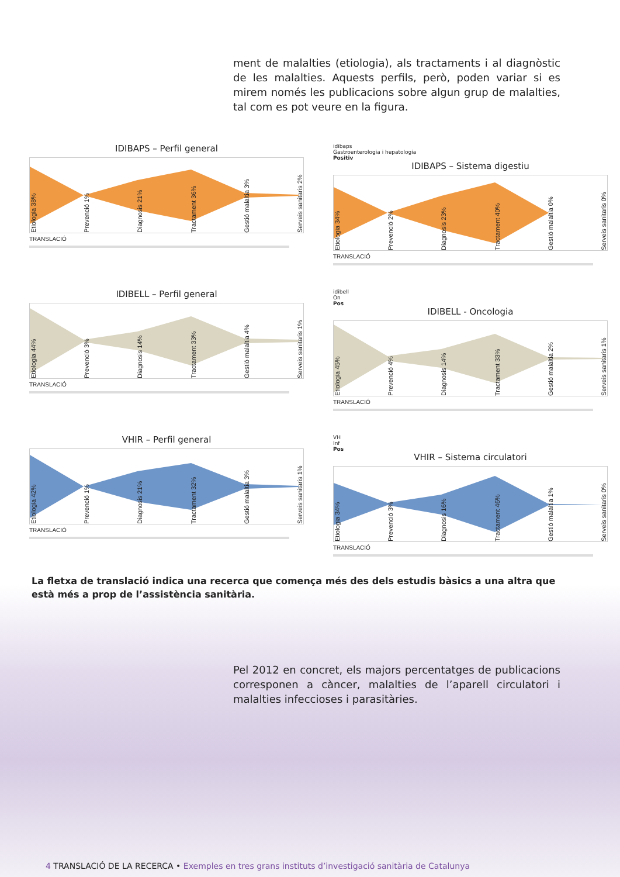ment de malalties (etiologia), als tractaments i al diagnòstic de les malalties. Aquests perfils, però, poden variar si es mirem només les publicacions sobre algun grup de malalties, tal com es pot veure en la figura.
IDIBAPS – Perfil general
Etiologia 38% Prevenció 1% Diagnosis 21% Tractament 36% Gestió malaltia 3% Serveis sanitaris 2%
TRANSLACIÓ
idibaps
Gastroenterologia i hepatologia
Positiv
IDIBAPS – Sistema digestiu
Etiologia 34% Prevenció 2% Diagnosis 23% Tractament 40% Gestió malaltia 0% Serveis sanitaris 0%
TRANSLACIÓ
IDIBELL – Perfil general
Etiologia 44% Prevenció 3% Diagnosis 14% Tractament 33% Gestió malaltia 4% Serveis sanitaris 1%
TRANSLACIÓ
idibell
On
Pos
IDIBELL - Oncologia
Etiologia 45% Prevenció 4% Diagnosis 14% Tractament 33% Gestió malaltia 2% Serveis sanitaris 1%
TRANSLACIÓ
VHIR – Perfil general
Etiologia 42% Prevenció 1% Diagnosis 21% Tractament 32% Gestió malaltia 3% Serveis sanitaris 1%
TRANSLACIÓ
VH
Inf
Pos
VHIR – Sistema circulatori
Etiologia 34% Prevenció 3% Diagnosis 16% Tractament 46% Gestió malaltia 1% Serveis sanitaris 0%
TRANSLACIÓ
La fletxa de translació indica una recerca que comença més des dels estudis bàsics a una altra que està més a prop de l’assistència sanitària.
Pel 2012 en concret, els majors percentatges de publicacions corres­ponen a càncer, malalties de l’aparell circulatori i malalties infeccio­ses i parasitàries.
4 TRANSLACIÓ DE LA RECERCA • Exemples en tres grans instituts d’investigació sanitària de Catalunya